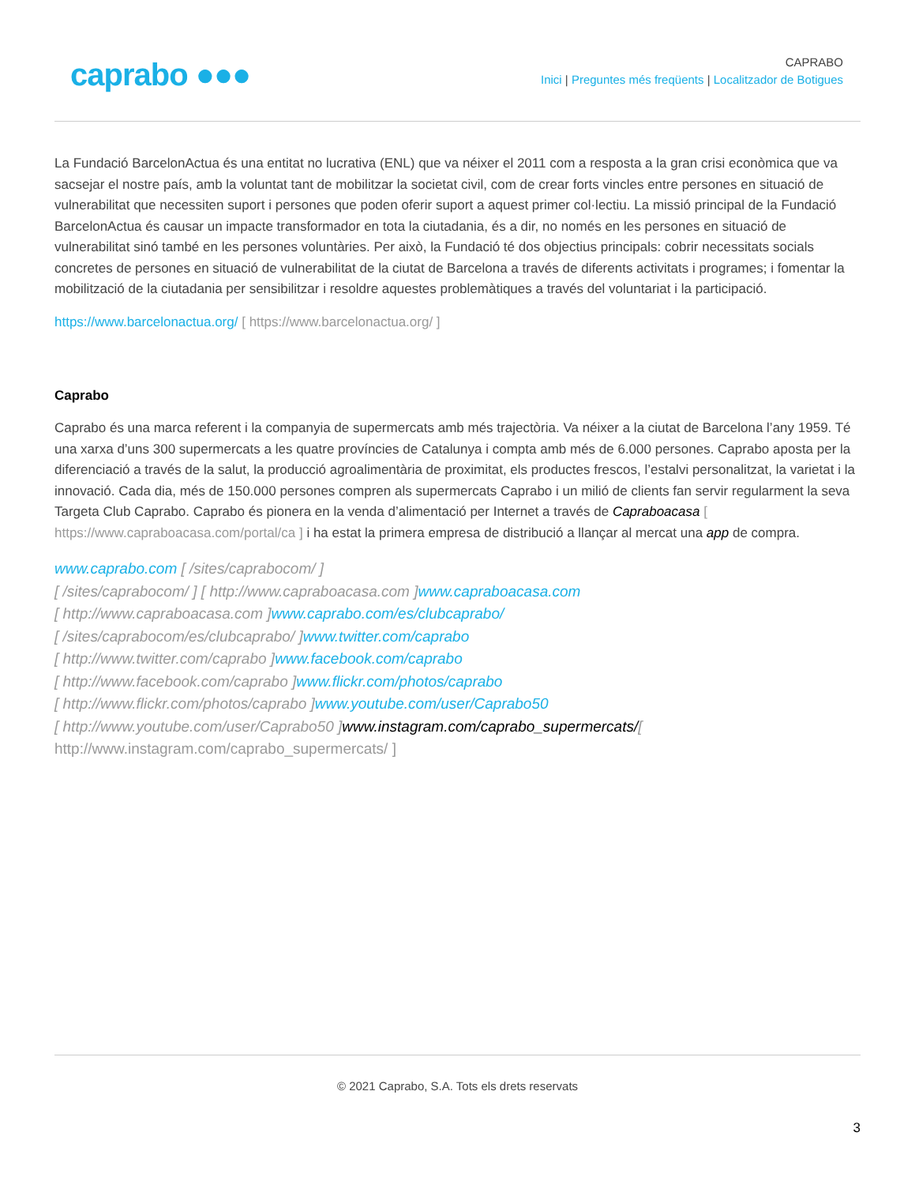caprabo ●●●
CAPRABO
Inici | Preguntes més freqüents | Localitzador de Botigues
La Fundació BarcelonActua és una entitat no lucrativa (ENL) que va néixer el 2011 com a resposta a la gran crisi econòmica que va sacsejar el nostre país, amb la voluntat tant de mobilitzar la societat civil, com de crear forts vincles entre persones en situació de vulnerabilitat que necessiten suport i persones que poden oferir suport a aquest primer col·lectiu. La missió principal de la Fundació BarcelonActua és causar un impacte transformador en tota la ciutadania, és a dir, no només en les persones en situació de vulnerabilitat sinó també en les persones voluntàries. Per això, la Fundació té dos objectius principals: cobrir necessitats socials concretes de persones en situació de vulnerabilitat de la ciutat de Barcelona a través de diferents activitats i programes; i fomentar la mobilització de la ciutadania per sensibilitzar i resoldre aquestes problemàtiques a través del voluntariat i la participació.
https://www.barcelonactua.org/ [ https://www.barcelonactua.org/ ]
Caprabo
Caprabo és una marca referent i la companyia de supermercats amb més trajectòria. Va néixer a la ciutat de Barcelona l’any 1959. Té una xarxa d’uns 300 supermercats a les quatre províncies de Catalunya i compta amb més de 6.000 persones. Caprabo aposta per la diferenciació a través de la salut, la producció agroalimentària de proximitat, els productes frescos, l’estalvi personalitzat, la varietat i la innovació. Cada dia, més de 150.000 persones compren als supermercats Caprabo i un milió de clients fan servir regularment la seva Targeta Club Caprabo. Caprabo és pionera en la venda d’alimentació per Internet a través de Capraboacasa [ https://www.capraboacasa.com/portal/ca ] i ha estat la primera empresa de distribució a llançar al mercat una app de compra.
www.caprabo.com [ /sites/caprabocom/ ]
[ /sites/caprabocom/ ] [ http://www.capraboacasa.com ]www.capraboacasa.com
[ http://www.capraboacasa.com ]www.caprabo.com/es/clubcaprabo/
[ /sites/caprabocom/es/clubcaprabo/ ]www.twitter.com/caprabo
[ http://www.twitter.com/caprabo ]www.facebook.com/caprabo
[ http://www.facebook.com/caprabo ]www.flickr.com/photos/caprabo
[ http://www.flickr.com/photos/caprabo ]www.youtube.com/user/Caprabo50
[ http://www.youtube.com/user/Caprabo50 ]www.instagram.com/caprabo_supermercats/[
http://www.instagram.com/caprabo_supermercats/ ]
© 2021 Caprabo, S.A. Tots els drets reservats
3